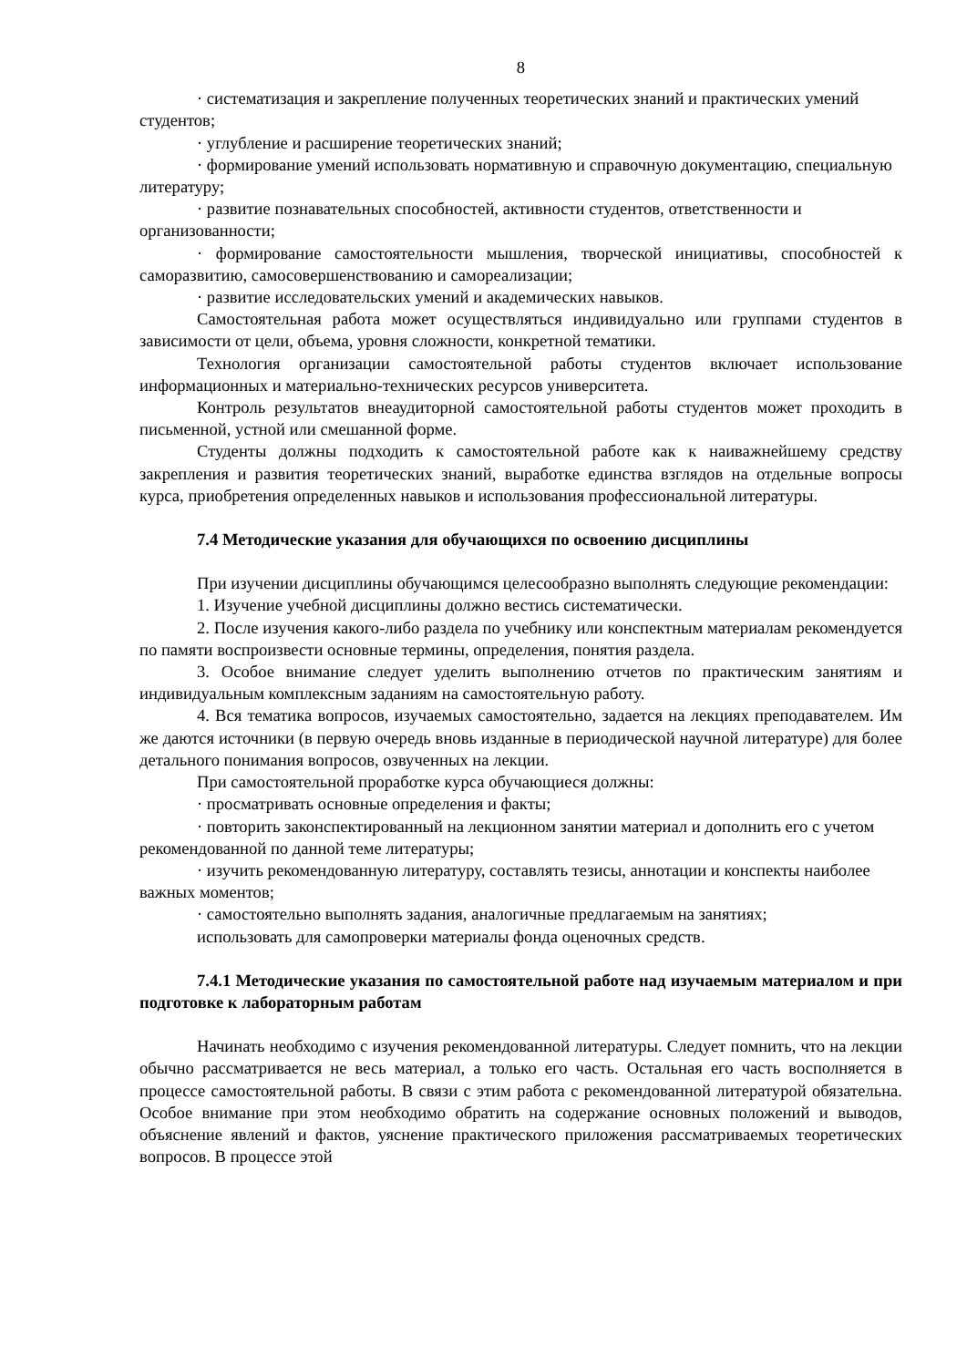8
· систематизация и закрепление полученных теоретических знаний и практических умений студентов;
· углубление и расширение теоретических знаний;
· формирование умений использовать нормативную и справочную документацию, специальную литературу;
· развитие познавательных способностей, активности студентов, ответственности и организованности;
· формирование самостоятельности мышления, творческой инициативы, способностей к саморазвитию, самосовершенствованию и самореализации;
· развитие исследовательских умений и академических навыков.
Самостоятельная работа может осуществляться индивидуально или группами студентов в зависимости от цели, объема, уровня сложности, конкретной тематики.
Технология организации самостоятельной работы студентов включает использование информационных и материально-технических ресурсов университета.
Контроль результатов внеаудиторной самостоятельной работы студентов может проходить в письменной, устной или смешанной форме.
Студенты должны подходить к самостоятельной работе как к наиважнейшему средству закрепления и развития теоретических знаний, выработке единства взглядов на отдельные вопросы курса, приобретения определенных навыков и использования профессиональной литературы.
7.4 Методические указания для обучающихся по освоению дисциплины
При изучении дисциплины обучающимся целесообразно выполнять следующие рекомендации:
1. Изучение учебной дисциплины должно вестись систематически.
2. После изучения какого-либо раздела по учебнику или конспектным материалам рекомендуется по памяти воспроизвести основные термины, определения, понятия раздела.
3. Особое внимание следует уделить выполнению отчетов по практическим занятиям и индивидуальным комплексным заданиям на самостоятельную работу.
4. Вся тематика вопросов, изучаемых самостоятельно, задается на лекциях преподавателем. Им же даются источники (в первую очередь вновь изданные в периодической научной литературе) для более детального понимания вопросов, озвученных на лекции.
При самостоятельной проработке курса обучающиеся должны:
· просматривать основные определения и факты;
· повторить законспектированный на лекционном занятии материал и дополнить его с учетом рекомендованной по данной теме литературы;
· изучить рекомендованную литературу, составлять тезисы, аннотации и конспекты наиболее важных моментов;
· самостоятельно выполнять задания, аналогичные предлагаемым на занятиях;
использовать для самопроверки материалы фонда оценочных средств.
7.4.1 Методические указания по самостоятельной работе над изучаемым материалом и при подготовке к лабораторным работам
Начинать необходимо с изучения рекомендованной литературы. Следует помнить, что на лекции обычно рассматривается не весь материал, а только его часть. Остальная его часть восполняется в процессе самостоятельной работы. В связи с этим работа с рекомендованной литературой обязательна. Особое внимание при этом необходимо обратить на содержание основных положений и выводов, объяснение явлений и фактов, уяснение практического приложения рассматриваемых теоретических вопросов. В процессе этой